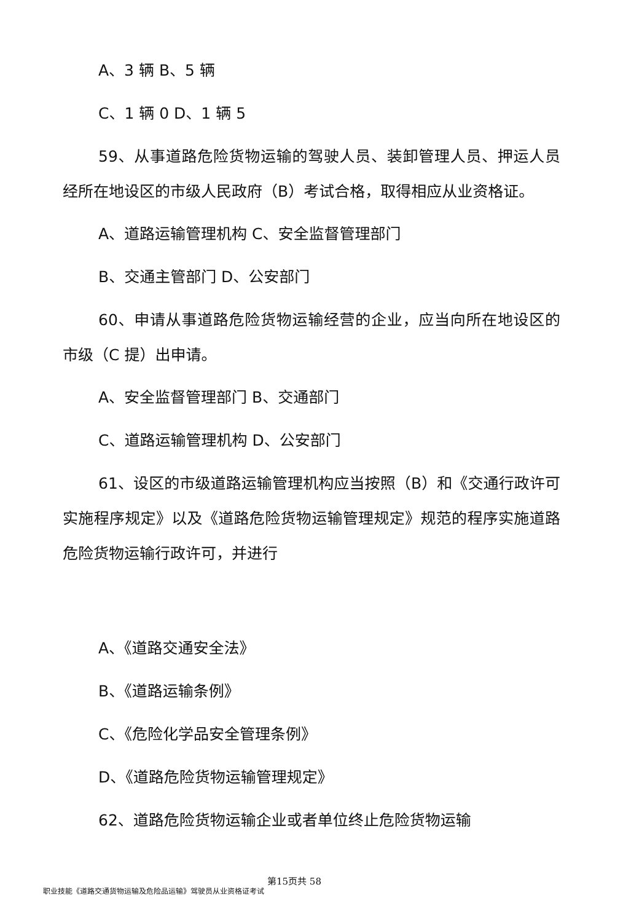A、3 辆 B、5 辆
C、1 辆 0 D、1 辆 5
59、从事道路危险货物运输的驾驶人员、装卸管理人员、押运人员经所在地设区的市级人民政府（B）考试合格，取得相应从业资格证。
A、道路运输管理机构 C、安全监督管理部门
B、交通主管部门 D、公安部门
60、申请从事道路危险货物运输经营的企业，应当向所在地设区的市级（C 提）出申请。
A、安全监督管理部门 B、交通部门
C、道路运输管理机构 D、公安部门
61、设区的市级道路运输管理机构应当按照（B）和《交通行政许可实施程序规定》以及《道路危险货物运输管理规定》规范的程序实施道路危险货物运输行政许可，并进行
A、《道路交通安全法》
B、《道路运输条例》
C、《危险化学品安全管理条例》
D、《道路危险货物运输管理规定》
62、道路危险货物运输企业或者单位终止危险货物运输
第15页共 58
职业技能《道路交通货物运输及危险品运输》驾驶员从业资格证考试